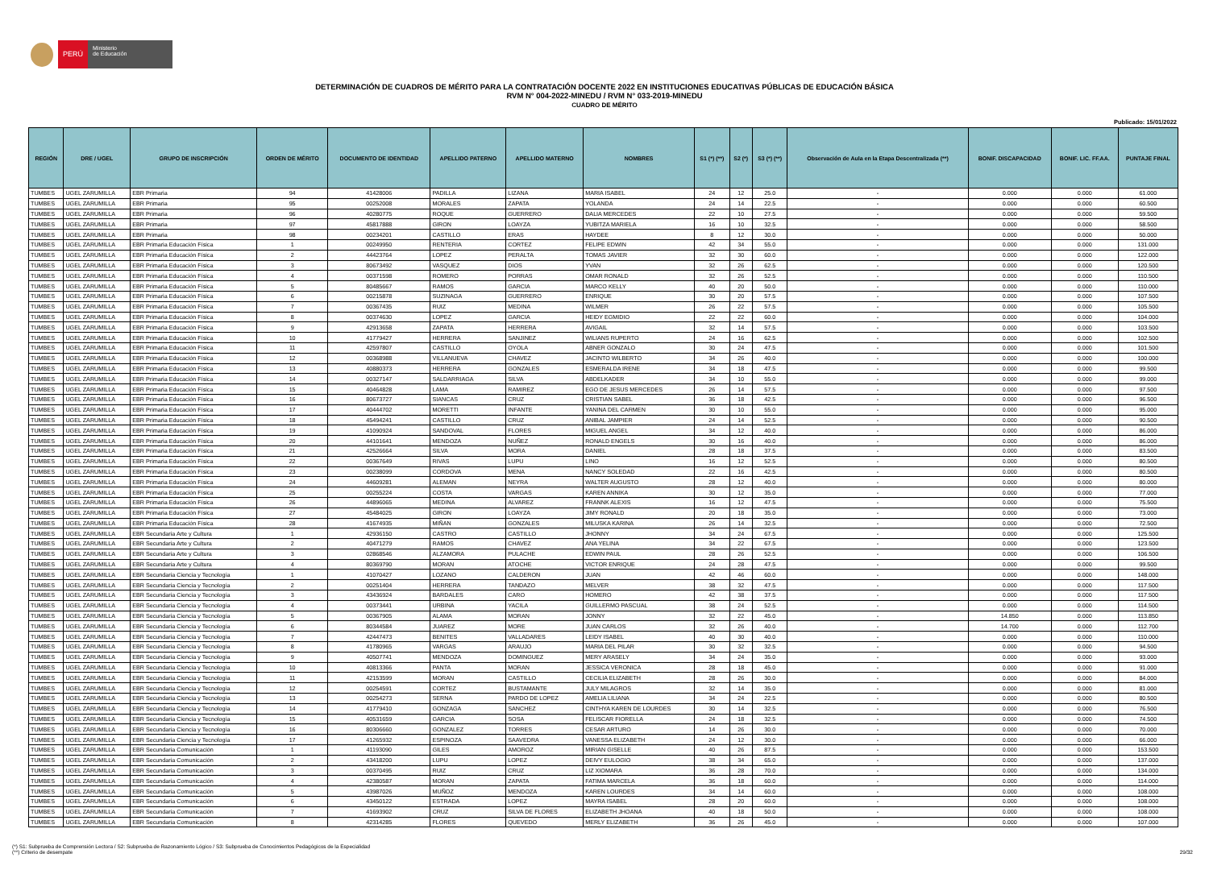PERÚ
Ministerio
de Educación
DETERMINACIÓN DE CUADROS DE MÉRITO PARA LA CONTRATACIÓN DOCENTE 2022 EN INSTITUCIONES EDUCATIVAS PÚBLICAS DE EDUCACIÓN BÁSICA
RVM N° 004-2022-MINEDU / RVM N° 033-2019-MINEDU
CUADRO DE MÉRITO
Publicado: 15/01/2022
| REGIÓN | DRE / UGEL | GRUPO DE INSCRIPCIÓN | ORDEN DE MÉRITO | DOCUMENTO DE IDENTIDAD | APELLIDO PATERNO | APELLIDO MATERNO | NOMBRES | S1 (*) (**) | S2 (*) | S3 (*) (**) | Observación de Aula en la Etapa Descentralizada (**) | BONIF. DISCAPACIDAD | BONIF. LIC. FF.AA. | PUNTAJE FINAL |
| --- | --- | --- | --- | --- | --- | --- | --- | --- | --- | --- | --- | --- | --- | --- |
| TUMBES | UGEL ZARUMILLA | EBR Primaria | 94 | 41428006 | PADILLA | LIZANA | MARIA ISABEL | 24 | 12 | 25.0 | - | 0.000 | 0.000 | 61.000 |
| TUMBES | UGEL ZARUMILLA | EBR Primaria | 95 | 00252008 | MORALES | ZAPATA | YOLANDA | 24 | 14 | 22.5 | - | 0.000 | 0.000 | 60.500 |
| TUMBES | UGEL ZARUMILLA | EBR Primaria | 96 | 40280775 | ROQUE | GUERRERO | DALIA MERCEDES | 22 | 10 | 27.5 | - | 0.000 | 0.000 | 59.500 |
| TUMBES | UGEL ZARUMILLA | EBR Primaria | 97 | 45817888 | GIRON | LOAYZA | YUBITZA MARIELA | 16 | 10 | 32.5 | - | 0.000 | 0.000 | 58.500 |
| TUMBES | UGEL ZARUMILLA | EBR Primaria | 98 | 00234201 | CASTILLO | ERAS | HAYDEE | 8 | 12 | 30.0 | - | 0.000 | 0.000 | 50.000 |
| TUMBES | UGEL ZARUMILLA | EBR Primaria Educación Física | 1 | 00249950 | RENTERIA | CORTEZ | FELIPE EDWIN | 42 | 34 | 55.0 | - | 0.000 | 0.000 | 131.000 |
| TUMBES | UGEL ZARUMILLA | EBR Primaria Educación Física | 2 | 44423764 | LOPEZ | PERALTA | TOMAS JAVIER | 32 | 30 | 60.0 | - | 0.000 | 0.000 | 122.000 |
| TUMBES | UGEL ZARUMILLA | EBR Primaria Educación Física | 3 | 80673492 | VASQUEZ | DIOS | YVAN | 32 | 26 | 62.5 | - | 0.000 | 0.000 | 120.500 |
| TUMBES | UGEL ZARUMILLA | EBR Primaria Educación Física | 4 | 00371598 | ROMERO | PORRAS | OMAR RONALD | 32 | 26 | 52.5 | - | 0.000 | 0.000 | 110.500 |
| TUMBES | UGEL ZARUMILLA | EBR Primaria Educación Física | 5 | 80485667 | RAMOS | GARCIA | MARCO KELLY | 40 | 20 | 50.0 | - | 0.000 | 0.000 | 110.000 |
| TUMBES | UGEL ZARUMILLA | EBR Primaria Educación Física | 6 | 00215878 | SUZINAGA | GUERRERO | ENRIQUE | 30 | 20 | 57.5 | - | 0.000 | 0.000 | 107.500 |
| TUMBES | UGEL ZARUMILLA | EBR Primaria Educación Física | 7 | 00367435 | RUIZ | MEDINA | WILMER | 26 | 22 | 57.5 | - | 0.000 | 0.000 | 105.500 |
| TUMBES | UGEL ZARUMILLA | EBR Primaria Educación Física | 8 | 00374630 | LOPEZ | GARCIA | HEIDY EGMIDIO | 22 | 22 | 60.0 | - | 0.000 | 0.000 | 104.000 |
| TUMBES | UGEL ZARUMILLA | EBR Primaria Educación Física | 9 | 42913658 | ZAPATA | HERRERA | AVIGAIL | 32 | 14 | 57.5 | - | 0.000 | 0.000 | 103.500 |
| TUMBES | UGEL ZARUMILLA | EBR Primaria Educación Física | 10 | 41779427 | HERRERA | SANJINEZ | WILIANS RUPERTO | 24 | 16 | 62.5 | - | 0.000 | 0.000 | 102.500 |
| TUMBES | UGEL ZARUMILLA | EBR Primaria Educación Física | 11 | 42597807 | CASTILLO | OYOLA | ABNER GONZALO | 30 | 24 | 47.5 | - | 0.000 | 0.000 | 101.500 |
| TUMBES | UGEL ZARUMILLA | EBR Primaria Educación Física | 12 | 00368988 | VILLANUEVA | CHAVEZ | JACINTO WILBERTO | 34 | 26 | 40.0 | - | 0.000 | 0.000 | 100.000 |
| TUMBES | UGEL ZARUMILLA | EBR Primaria Educación Física | 13 | 40880373 | HERRERA | GONZALES | ESMERALDA IRENE | 34 | 18 | 47.5 | - | 0.000 | 0.000 | 99.500 |
| TUMBES | UGEL ZARUMILLA | EBR Primaria Educación Física | 14 | 00327147 | SALDARRIAGA | SILVA | ABDELKADER | 34 | 10 | 55.0 | - | 0.000 | 0.000 | 99.000 |
| TUMBES | UGEL ZARUMILLA | EBR Primaria Educación Física | 15 | 40464828 | LAMA | RAMIREZ | EGO DE JESUS MERCEDES | 26 | 14 | 57.5 | - | 0.000 | 0.000 | 97.500 |
| TUMBES | UGEL ZARUMILLA | EBR Primaria Educación Física | 16 | 80673727 | SIANCAS | CRUZ | CRISTIAN SABEL | 36 | 18 | 42.5 | - | 0.000 | 0.000 | 96.500 |
| TUMBES | UGEL ZARUMILLA | EBR Primaria Educación Física | 17 | 40444702 | MORETTI | INFANTE | YANINA DEL CARMEN | 30 | 10 | 55.0 | - | 0.000 | 0.000 | 95.000 |
| TUMBES | UGEL ZARUMILLA | EBR Primaria Educación Física | 18 | 45494241 | CASTILLO | CRUZ | ANIBAL JAMPIER | 24 | 14 | 52.5 | - | 0.000 | 0.000 | 90.500 |
| TUMBES | UGEL ZARUMILLA | EBR Primaria Educación Física | 19 | 41090924 | SANDOVAL | FLORES | MIGUEL ANGEL | 34 | 12 | 40.0 | - | 0.000 | 0.000 | 86.000 |
| TUMBES | UGEL ZARUMILLA | EBR Primaria Educación Física | 20 | 44101641 | MENDOZA | NUÑEZ | RONALD ENGELS | 30 | 16 | 40.0 | - | 0.000 | 0.000 | 86.000 |
| TUMBES | UGEL ZARUMILLA | EBR Primaria Educación Física | 21 | 42526664 | SILVA | MORA | DANIEL | 28 | 18 | 37.5 | - | 0.000 | 0.000 | 83.500 |
| TUMBES | UGEL ZARUMILLA | EBR Primaria Educación Física | 22 | 00367649 | RIVAS | LUPU | LINO | 16 | 12 | 52.5 | - | 0.000 | 0.000 | 80.500 |
| TUMBES | UGEL ZARUMILLA | EBR Primaria Educación Física | 23 | 00238099 | CORDOVA | MENA | NANCY SOLEDAD | 22 | 16 | 42.5 | - | 0.000 | 0.000 | 80.500 |
| TUMBES | UGEL ZARUMILLA | EBR Primaria Educación Física | 24 | 44609281 | ALEMAN | NEYRA | WALTER AUGUSTO | 28 | 12 | 40.0 | - | 0.000 | 0.000 | 80.000 |
| TUMBES | UGEL ZARUMILLA | EBR Primaria Educación Física | 25 | 00255224 | COSTA | VARGAS | KAREN ANNIKA | 30 | 12 | 35.0 | - | 0.000 | 0.000 | 77.000 |
| TUMBES | UGEL ZARUMILLA | EBR Primaria Educación Física | 26 | 44896065 | MEDINA | ALVAREZ | FRANNK ALEXIS | 16 | 12 | 47.5 | - | 0.000 | 0.000 | 75.500 |
| TUMBES | UGEL ZARUMILLA | EBR Primaria Educación Física | 27 | 45484025 | GIRON | LOAYZA | JIMY RONALD | 20 | 18 | 35.0 | - | 0.000 | 0.000 | 73.000 |
| TUMBES | UGEL ZARUMILLA | EBR Primaria Educación Física | 28 | 41674935 | MIÑAN | GONZALES | MILUSKA KARINA | 26 | 14 | 32.5 | - | 0.000 | 0.000 | 72.500 |
| TUMBES | UGEL ZARUMILLA | EBR Secundaria Arte y Cultura | 1 | 42936150 | CASTRO | CASTILLO | JHONNY | 34 | 24 | 67.5 | - | 0.000 | 0.000 | 125.500 |
| TUMBES | UGEL ZARUMILLA | EBR Secundaria Arte y Cultura | 2 | 40471279 | RAMOS | CHAVEZ | ANA YELINA | 34 | 22 | 67.5 | - | 0.000 | 0.000 | 123.500 |
| TUMBES | UGEL ZARUMILLA | EBR Secundaria Arte y Cultura | 3 | 02868546 | ALZAMORA | PULACHE | EDWIN PAUL | 28 | 26 | 52.5 | - | 0.000 | 0.000 | 106.500 |
| TUMBES | UGEL ZARUMILLA | EBR Secundaria Arte y Cultura | 4 | 80369790 | MORAN | ATOCHE | VICTOR ENRIQUE | 24 | 28 | 47.5 | - | 0.000 | 0.000 | 99.500 |
| TUMBES | UGEL ZARUMILLA | EBR Secundaria Ciencia y Tecnología | 1 | 41070427 | LOZANO | CALDERON | JUAN | 42 | 46 | 60.0 | - | 0.000 | 0.000 | 148.000 |
| TUMBES | UGEL ZARUMILLA | EBR Secundaria Ciencia y Tecnología | 2 | 00251404 | HERRERA | TANDAZO | MELVER | 38 | 32 | 47.5 | - | 0.000 | 0.000 | 117.500 |
| TUMBES | UGEL ZARUMILLA | EBR Secundaria Ciencia y Tecnología | 3 | 43436924 | BARDALES | CARO | HOMERO | 42 | 38 | 37.5 | - | 0.000 | 0.000 | 117.500 |
| TUMBES | UGEL ZARUMILLA | EBR Secundaria Ciencia y Tecnología | 4 | 00373441 | URBINA | YACILA | GUILLERMO PASCUAL | 38 | 24 | 52.5 | - | 0.000 | 0.000 | 114.500 |
| TUMBES | UGEL ZARUMILLA | EBR Secundaria Ciencia y Tecnología | 5 | 00367905 | ALAMA | MORAN | JONNY | 32 | 22 | 45.0 | - | 14.850 | 0.000 | 113.850 |
| TUMBES | UGEL ZARUMILLA | EBR Secundaria Ciencia y Tecnología | 6 | 80344584 | JUAREZ | MORE | JUAN CARLOS | 32 | 26 | 40.0 | - | 14.700 | 0.000 | 112.700 |
| TUMBES | UGEL ZARUMILLA | EBR Secundaria Ciencia y Tecnología | 7 | 42447473 | BENITES | VALLADARES | LEIDY ISABEL | 40 | 30 | 40.0 | - | 0.000 | 0.000 | 110.000 |
| TUMBES | UGEL ZARUMILLA | EBR Secundaria Ciencia y Tecnología | 8 | 41780965 | VARGAS | ARAUJO | MARIA DEL PILAR | 30 | 32 | 32.5 | - | 0.000 | 0.000 | 94.500 |
| TUMBES | UGEL ZARUMILLA | EBR Secundaria Ciencia y Tecnología | 9 | 40507741 | MENDOZA | DOMINGUEZ | MERY ARASELY | 34 | 24 | 35.0 | - | 0.000 | 0.000 | 93.000 |
| TUMBES | UGEL ZARUMILLA | EBR Secundaria Ciencia y Tecnología | 10 | 40813366 | PANTA | MORAN | JESSICA VERONICA | 28 | 18 | 45.0 | - | 0.000 | 0.000 | 91.000 |
| TUMBES | UGEL ZARUMILLA | EBR Secundaria Ciencia y Tecnología | 11 | 42153599 | MORAN | CASTILLO | CECILIA ELIZABETH | 28 | 26 | 30.0 | - | 0.000 | 0.000 | 84.000 |
| TUMBES | UGEL ZARUMILLA | EBR Secundaria Ciencia y Tecnología | 12 | 00254591 | CORTEZ | BUSTAMANTE | JULY MILAGROS | 32 | 14 | 35.0 | - | 0.000 | 0.000 | 81.000 |
| TUMBES | UGEL ZARUMILLA | EBR Secundaria Ciencia y Tecnología | 13 | 00254273 | SERNA | PARDO DE LOPEZ | AMELIA LILIANA | 34 | 24 | 22.5 | - | 0.000 | 0.000 | 80.500 |
| TUMBES | UGEL ZARUMILLA | EBR Secundaria Ciencia y Tecnología | 14 | 41779410 | GONZAGA | SANCHEZ | CINTHYA KAREN DE LOURDES | 30 | 14 | 32.5 | - | 0.000 | 0.000 | 76.500 |
| TUMBES | UGEL ZARUMILLA | EBR Secundaria Ciencia y Tecnología | 15 | 40531659 | GARCIA | SOSA | FELISCAR FIORELLA | 24 | 18 | 32.5 | - | 0.000 | 0.000 | 74.500 |
| TUMBES | UGEL ZARUMILLA | EBR Secundaria Ciencia y Tecnología | 16 | 80306660 | GONZALEZ | TORRES | CESAR ARTURO | 14 | 26 | 30.0 | - | 0.000 | 0.000 | 70.000 |
| TUMBES | UGEL ZARUMILLA | EBR Secundaria Ciencia y Tecnología | 17 | 41265932 | ESPINOZA | SAAVEDRA | VANESSA ELIZABETH | 24 | 12 | 30.0 | - | 0.000 | 0.000 | 66.000 |
| TUMBES | UGEL ZARUMILLA | EBR Secundaria Comunicación | 1 | 41193090 | GILES | AMOROZ | MIRIAN GISELLE | 40 | 26 | 87.5 | - | 0.000 | 0.000 | 153.500 |
| TUMBES | UGEL ZARUMILLA | EBR Secundaria Comunicación | 2 | 43418200 | LUPU | LOPEZ | DEIVY EULOGIO | 38 | 34 | 65.0 | - | 0.000 | 0.000 | 137.000 |
| TUMBES | UGEL ZARUMILLA | EBR Secundaria Comunicación | 3 | 00370495 | RUIZ | CRUZ | LIZ XIOMARA | 36 | 28 | 70.0 | - | 0.000 | 0.000 | 134.000 |
| TUMBES | UGEL ZARUMILLA | EBR Secundaria Comunicación | 4 | 42380587 | MORAN | ZAPATA | FATIMA MARCELA | 36 | 18 | 60.0 | - | 0.000 | 0.000 | 114.000 |
| TUMBES | UGEL ZARUMILLA | EBR Secundaria Comunicación | 5 | 43987026 | MUÑOZ | MENDOZA | KAREN LOURDES | 34 | 14 | 60.0 | - | 0.000 | 0.000 | 108.000 |
| TUMBES | UGEL ZARUMILLA | EBR Secundaria Comunicación | 6 | 43450122 | ESTRADA | LOPEZ | MAYRA ISABEL | 28 | 20 | 60.0 | - | 0.000 | 0.000 | 108.000 |
| TUMBES | UGEL ZARUMILLA | EBR Secundaria Comunicación | 7 | 41693902 | CRUZ | SILVA DE FLORES | ELIZABETH JHOANA | 40 | 18 | 50.0 | - | 0.000 | 0.000 | 108.000 |
| TUMBES | UGEL ZARUMILLA | EBR Secundaria Comunicación | 8 | 42314285 | FLORES | QUEVEDO | MERLY ELIZABETH | 36 | 26 | 45.0 | - | 0.000 | 0.000 | 107.000 |
(*) S1: Subprueba de Comprensión Lectora / S2: Subprueba de Razonamiento Lógico / S3: Subprueba de Conocimientos Pedagógicos de la Especialidad
(**) Criterio de desempate
29/32